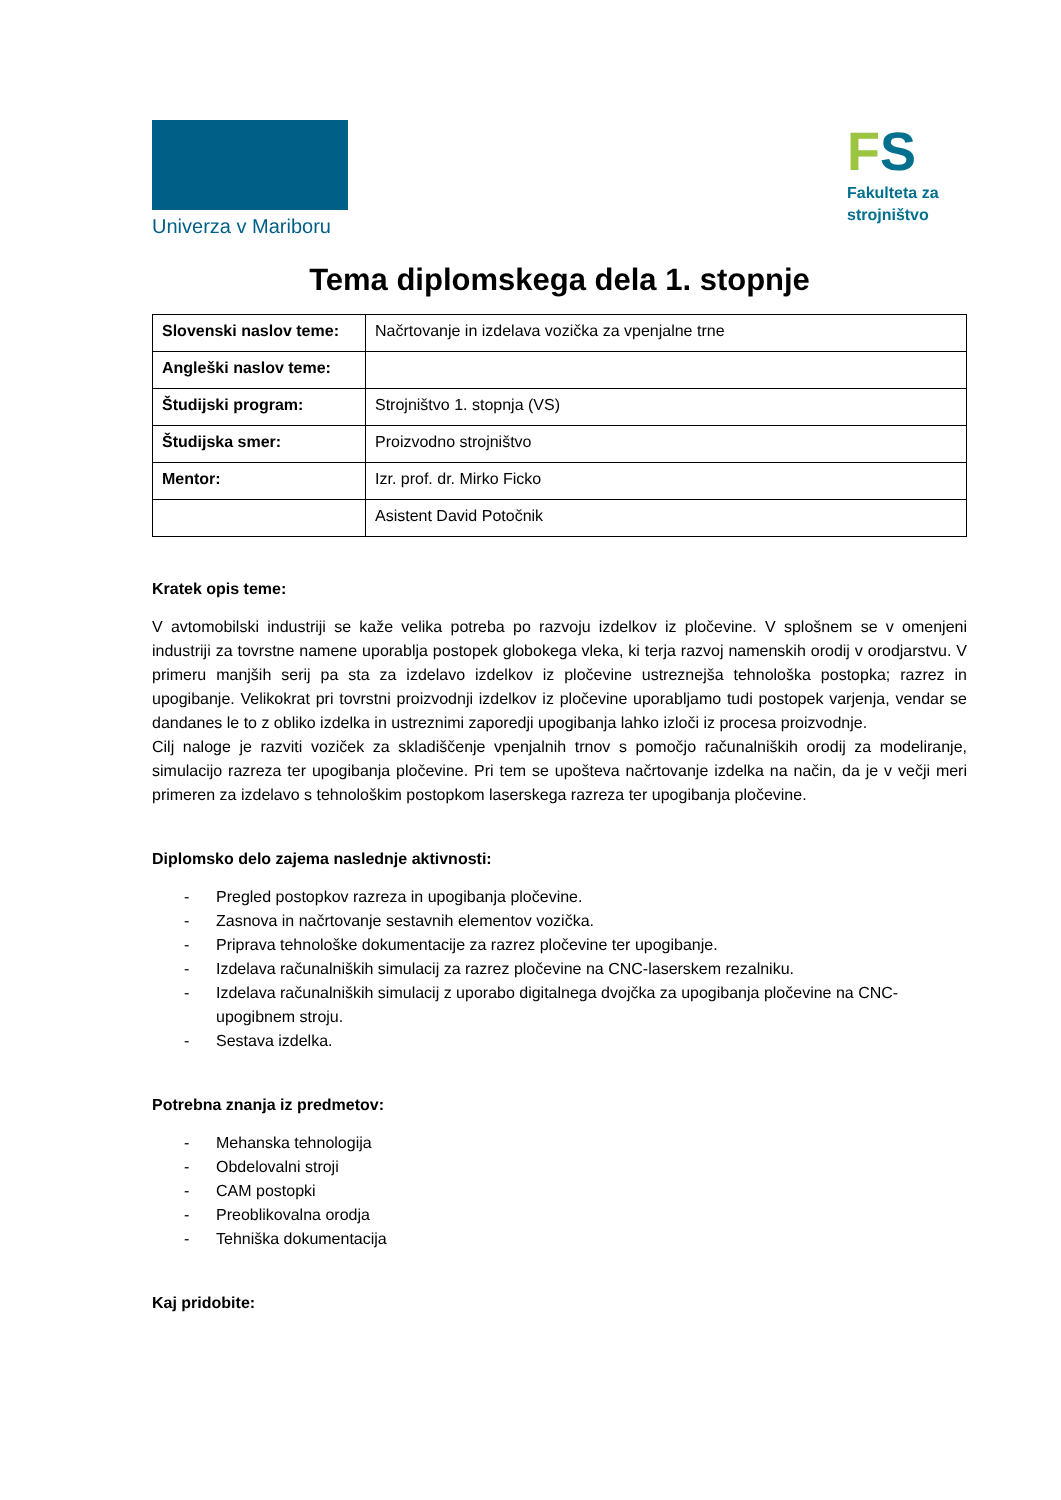Univerza v Mariboru
FS
Fakulteta za strojništvo
Tema diplomskega dela 1. stopnje
| Slovenski naslov teme: | Načrtovanje in izdelava vozička za vpenjalne trne |
| Angleški naslov teme: | |
| Študijski program: | Strojništvo 1. stopnja (VS) |
| Študijska smer: | Proizvodno strojništvo |
| Mentor: | Izr. prof. dr. Mirko Ficko |
| | Asistent David Potočnik |
Kratek opis teme:
V avtomobilski industriji se kaže velika potreba po razvoju izdelkov iz pločevine. V splošnem se v omenjeni industriji za tovrstne namene uporablja postopek globokega vleka, ki terja razvoj namenskih orodij v orodjarstvu. V primeru manjših serij pa sta za izdelavo izdelkov iz pločevine ustreznejša tehnološka postopka; razrez in upogibanje. Velikokrat pri tovrstni proizvodnji izdelkov iz pločevine uporabljamo tudi postopek varjenja, vendar se dandanes le to z obliko izdelka in ustreznimi zaporedji upogibanja lahko izloči iz procesa proizvodnje.
Cilj naloge je razviti voziček za skladiščenje vpenjalnih trnov s pomočjo računalniških orodij za modeliranje, simulacijo razreza ter upogibanja pločevine. Pri tem se upošteva načrtovanje izdelka na način, da je v večji meri primeren za izdelavo s tehnološkim postopkom laserskega razreza ter upogibanja pločevine.
Diplomsko delo zajema naslednje aktivnosti:
- Pregled postopkov razreza in upogibanja pločevine.
- Zasnova in načrtovanje sestavnih elementov vozička.
- Priprava tehnološke dokumentacije za razrez pločevine ter upogibanje.
- Izdelava računalniških simulacij za razrez pločevine na CNC-laserskem rezalniku.
- Izdelava računalniških simulacij z uporabo digitalnega dvojčka za upogibanja pločevine na CNC-upogibnem stroju.
- Sestava izdelka.
Potrebna znanja iz predmetov:
- Mehanska tehnologija
- Obdelovalni stroji
- CAM postopki
- Preoblikovalna orodja
- Tehniška dokumentacija
Kaj pridobite: